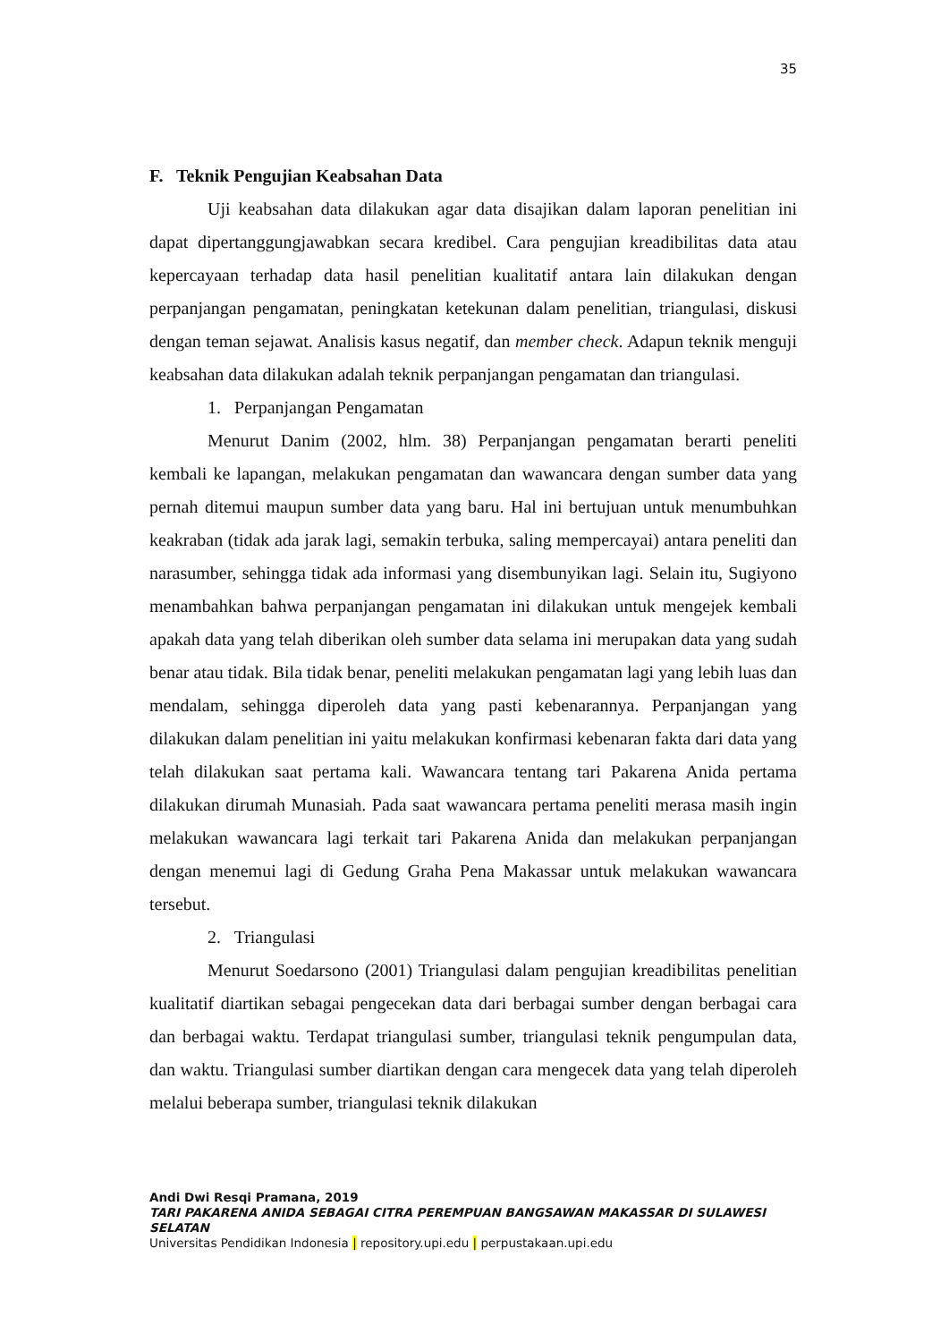35
F. Teknik Pengujian Keabsahan Data
Uji keabsahan data dilakukan agar data disajikan dalam laporan penelitian ini dapat dipertanggungjawabkan secara kredibel. Cara pengujian kreadibilitas data atau kepercayaan terhadap data hasil penelitian kualitatif antara lain dilakukan dengan perpanjangan pengamatan, peningkatan ketekunan dalam penelitian, triangulasi, diskusi dengan teman sejawat. Analisis kasus negatif, dan member check. Adapun teknik menguji keabsahan data dilakukan adalah teknik perpanjangan pengamatan dan triangulasi.
1. Perpanjangan Pengamatan
Menurut Danim (2002, hlm. 38) Perpanjangan pengamatan berarti peneliti kembali ke lapangan, melakukan pengamatan dan wawancara dengan sumber data yang pernah ditemui maupun sumber data yang baru. Hal ini bertujuan untuk menumbuhkan keakraban (tidak ada jarak lagi, semakin terbuka, saling mempercayai) antara peneliti dan narasumber, sehingga tidak ada informasi yang disembunyikan lagi. Selain itu, Sugiyono menambahkan bahwa perpanjangan pengamatan ini dilakukan untuk mengejek kembali apakah data yang telah diberikan oleh sumber data selama ini merupakan data yang sudah benar atau tidak. Bila tidak benar, peneliti melakukan pengamatan lagi yang lebih luas dan mendalam, sehingga diperoleh data yang pasti kebenarannya. Perpanjangan yang dilakukan dalam penelitian ini yaitu melakukan konfirmasi kebenaran fakta dari data yang telah dilakukan saat pertama kali. Wawancara tentang tari Pakarena Anida pertama dilakukan dirumah Munasiah. Pada saat wawancara pertama peneliti merasa masih ingin melakukan wawancara lagi terkait tari Pakarena Anida dan melakukan perpanjangan dengan menemui lagi di Gedung Graha Pena Makassar untuk melakukan wawancara tersebut.
2. Triangulasi
Menurut Soedarsono (2001) Triangulasi dalam pengujian kreadibilitas penelitian kualitatif diartikan sebagai pengecekan data dari berbagai sumber dengan berbagai cara dan berbagai waktu. Terdapat triangulasi sumber, triangulasi teknik pengumpulan data, dan waktu. Triangulasi sumber diartikan dengan cara mengecek data yang telah diperoleh melalui beberapa sumber, triangulasi teknik dilakukan
Andi Dwi Resqi Pramana, 2019
TARI PAKARENA ANIDA SEBAGAI CITRA PEREMPUAN BANGSAWAN MAKASSAR DI SULAWESI SELATAN
Universitas Pendidikan Indonesia | repository.upi.edu | perpustakaan.upi.edu